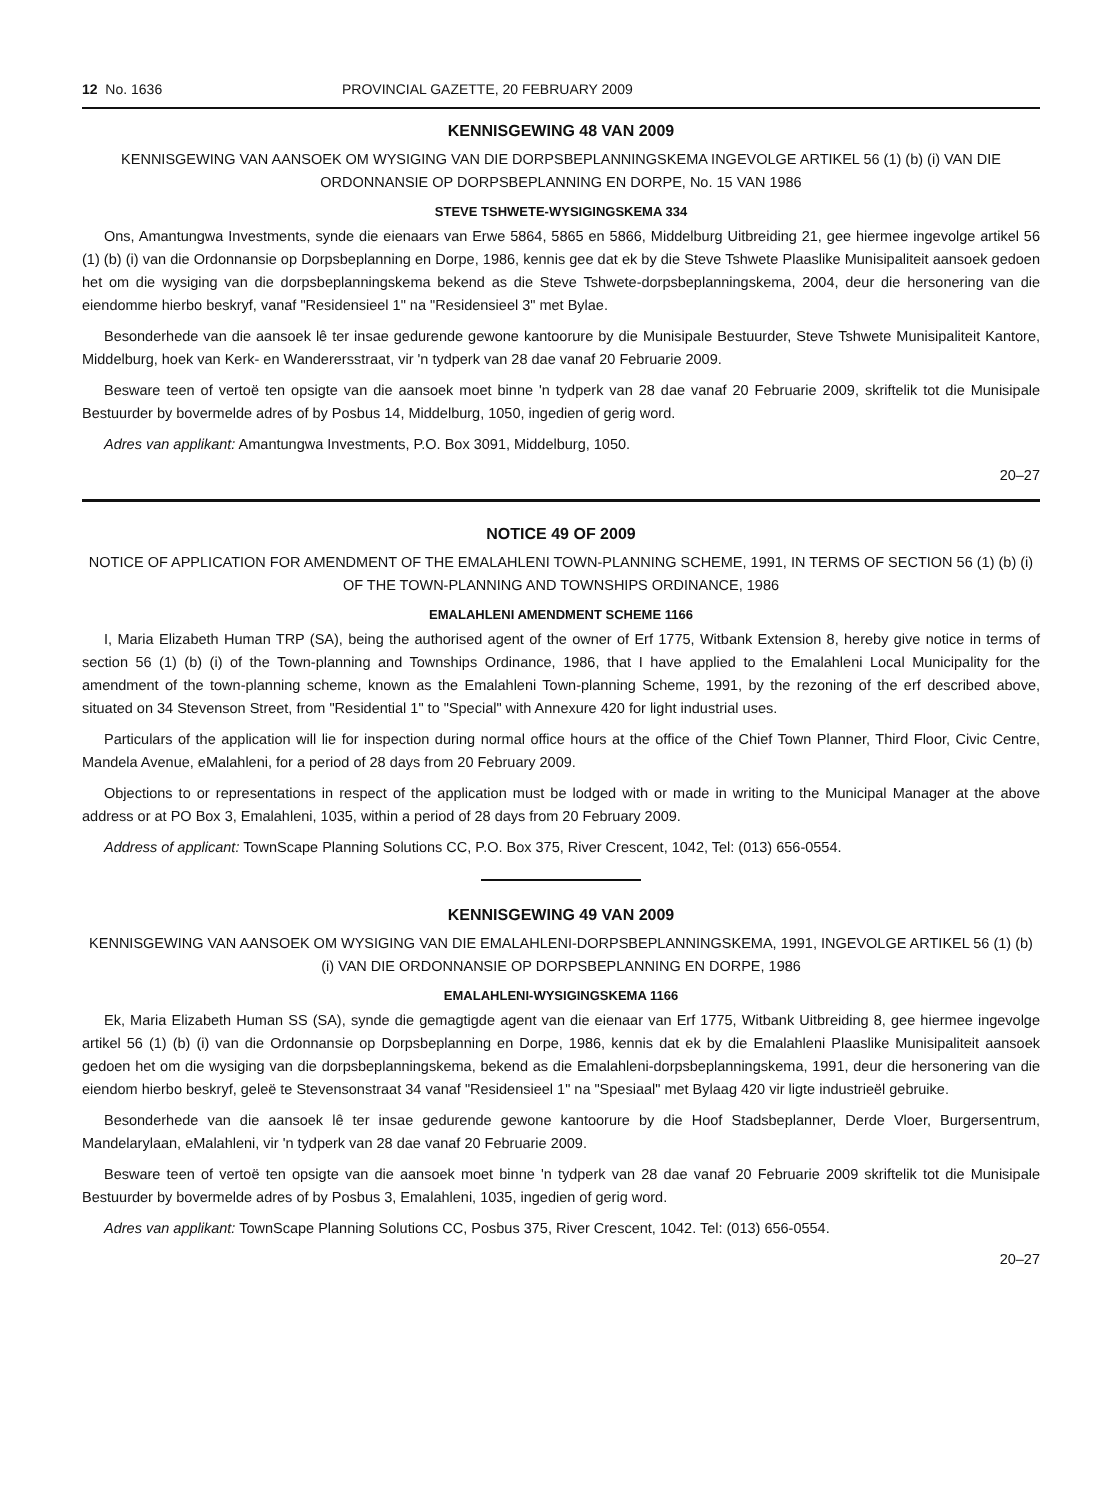12 No. 1636 PROVINCIAL GAZETTE, 20 FEBRUARY 2009
KENNISGEWING 48 VAN 2009
KENNISGEWING VAN AANSOEK OM WYSIGING VAN DIE DORPSBEPLANNINGSKEMA INGEVOLGE ARTIKEL 56 (1) (b) (i) VAN DIE ORDONNANSIE OP DORPSBEPLANNING EN DORPE, No. 15 VAN 1986
STEVE TSHWETE-WYSIGINGSKEMA 334
Ons, Amantungwa Investments, synde die eienaars van Erwe 5864, 5865 en 5866, Middelburg Uitbreiding 21, gee hiermee ingevolge artikel 56 (1) (b) (i) van die Ordonnansie op Dorpsbeplanning en Dorpe, 1986, kennis gee dat ek by die Steve Tshwete Plaaslike Munisipaliteit aansoek gedoen het om die wysiging van die dorpsbeplanningskema bekend as die Steve Tshwete-dorpsbeplanningskema, 2004, deur die hersonering van die eiendomme hierbo beskryf, vanaf "Residensieel 1" na "Residensieel 3" met Bylae.
Besonderhede van die aansoek lê ter insae gedurende gewone kantoorure by die Munisipale Bestuurder, Steve Tshwete Munisipaliteit Kantore, Middelburg, hoek van Kerk- en Wanderersstraat, vir 'n tydperk van 28 dae vanaf 20 Februarie 2009.
Besware teen of vertoë ten opsigte van die aansoek moet binne 'n tydperk van 28 dae vanaf 20 Februarie 2009, skriftelik tot die Munisipale Bestuurder by bovermelde adres of by Posbus 14, Middelburg, 1050, ingedien of gerig word.
Adres van applikant: Amantungwa Investments, P.O. Box 3091, Middelburg, 1050.
20–27
NOTICE 49 OF 2009
NOTICE OF APPLICATION FOR AMENDMENT OF THE EMALAHLENI TOWN-PLANNING SCHEME, 1991, IN TERMS OF SECTION 56 (1) (b) (i) OF THE TOWN-PLANNING AND TOWNSHIPS ORDINANCE, 1986
EMALAHLENI AMENDMENT SCHEME 1166
I, Maria Elizabeth Human TRP (SA), being the authorised agent of the owner of Erf 1775, Witbank Extension 8, hereby give notice in terms of section 56 (1) (b) (i) of the Town-planning and Townships Ordinance, 1986, that I have applied to the Emalahleni Local Municipality for the amendment of the town-planning scheme, known as the Emalahleni Town-planning Scheme, 1991, by the rezoning of the erf described above, situated on 34 Stevenson Street, from "Residential 1" to "Special" with Annexure 420 for light industrial uses.
Particulars of the application will lie for inspection during normal office hours at the office of the Chief Town Planner, Third Floor, Civic Centre, Mandela Avenue, eMalahleni, for a period of 28 days from 20 February 2009.
Objections to or representations in respect of the application must be lodged with or made in writing to the Municipal Manager at the above address or at PO Box 3, Emalahleni, 1035, within a period of 28 days from 20 February 2009.
Address of applicant: TownScape Planning Solutions CC, P.O. Box 375, River Crescent, 1042, Tel: (013) 656-0554.
KENNISGEWING 49 VAN 2009
KENNISGEWING VAN AANSOEK OM WYSIGING VAN DIE EMALAHLENI-DORPSBEPLANNINGSKEMA, 1991, INGEVOLGE ARTIKEL 56 (1) (b) (i) VAN DIE ORDONNANSIE OP DORPSBEPLANNING EN DORPE, 1986
EMALAHLENI-WYSIGINGSKEMA 1166
Ek, Maria Elizabeth Human SS (SA), synde die gemagtigde agent van die eienaar van Erf 1775, Witbank Uitbreiding 8, gee hiermee ingevolge artikel 56 (1) (b) (i) van die Ordonnansie op Dorpsbeplanning en Dorpe, 1986, kennis dat ek by die Emalahleni Plaaslike Munisipaliteit aansoek gedoen het om die wysiging van die dorpsbeplanningskema, bekend as die Emalahleni-dorpsbeplanningskema, 1991, deur die hersonering van die eiendom hierbo beskryf, geleë te Stevensonstraat 34 vanaf "Residensieel 1" na "Spesiaal" met Bylaag 420 vir ligte industrieël gebruike.
Besonderhede van die aansoek lê ter insae gedurende gewone kantoorure by die Hoof Stadsbeplanner, Derde Vloer, Burgersentrum, Mandelarylaan, eMalahleni, vir 'n tydperk van 28 dae vanaf 20 Februarie 2009.
Besware teen of vertoë ten opsigte van die aansoek moet binne 'n tydperk van 28 dae vanaf 20 Februarie 2009 skriftelik tot die Munisipale Bestuurder by bovermelde adres of by Posbus 3, Emalahleni, 1035, ingedien of gerig word.
Adres van applikant: TownScape Planning Solutions CC, Posbus 375, River Crescent, 1042. Tel: (013) 656-0554.
20–27